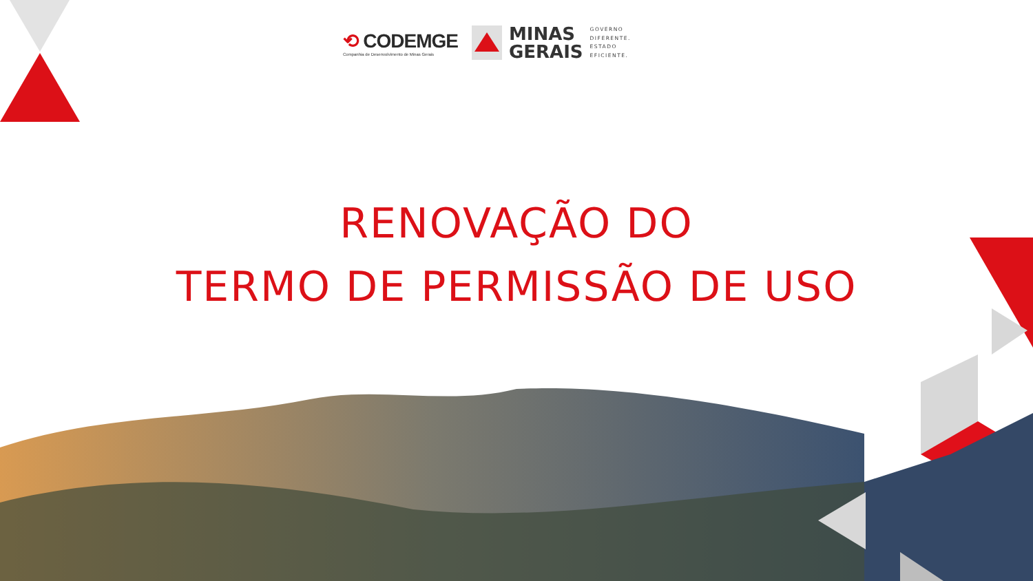⟲ CODEMGE
Companhia de Desenvolvimento de Minas Gerais
MINAS
GERAIS
GOVERNO
DIFERENTE.
ESTADO
EFICIENTE.
RENOVAÇÃO DO
TERMO DE PERMISSÃO DE USO